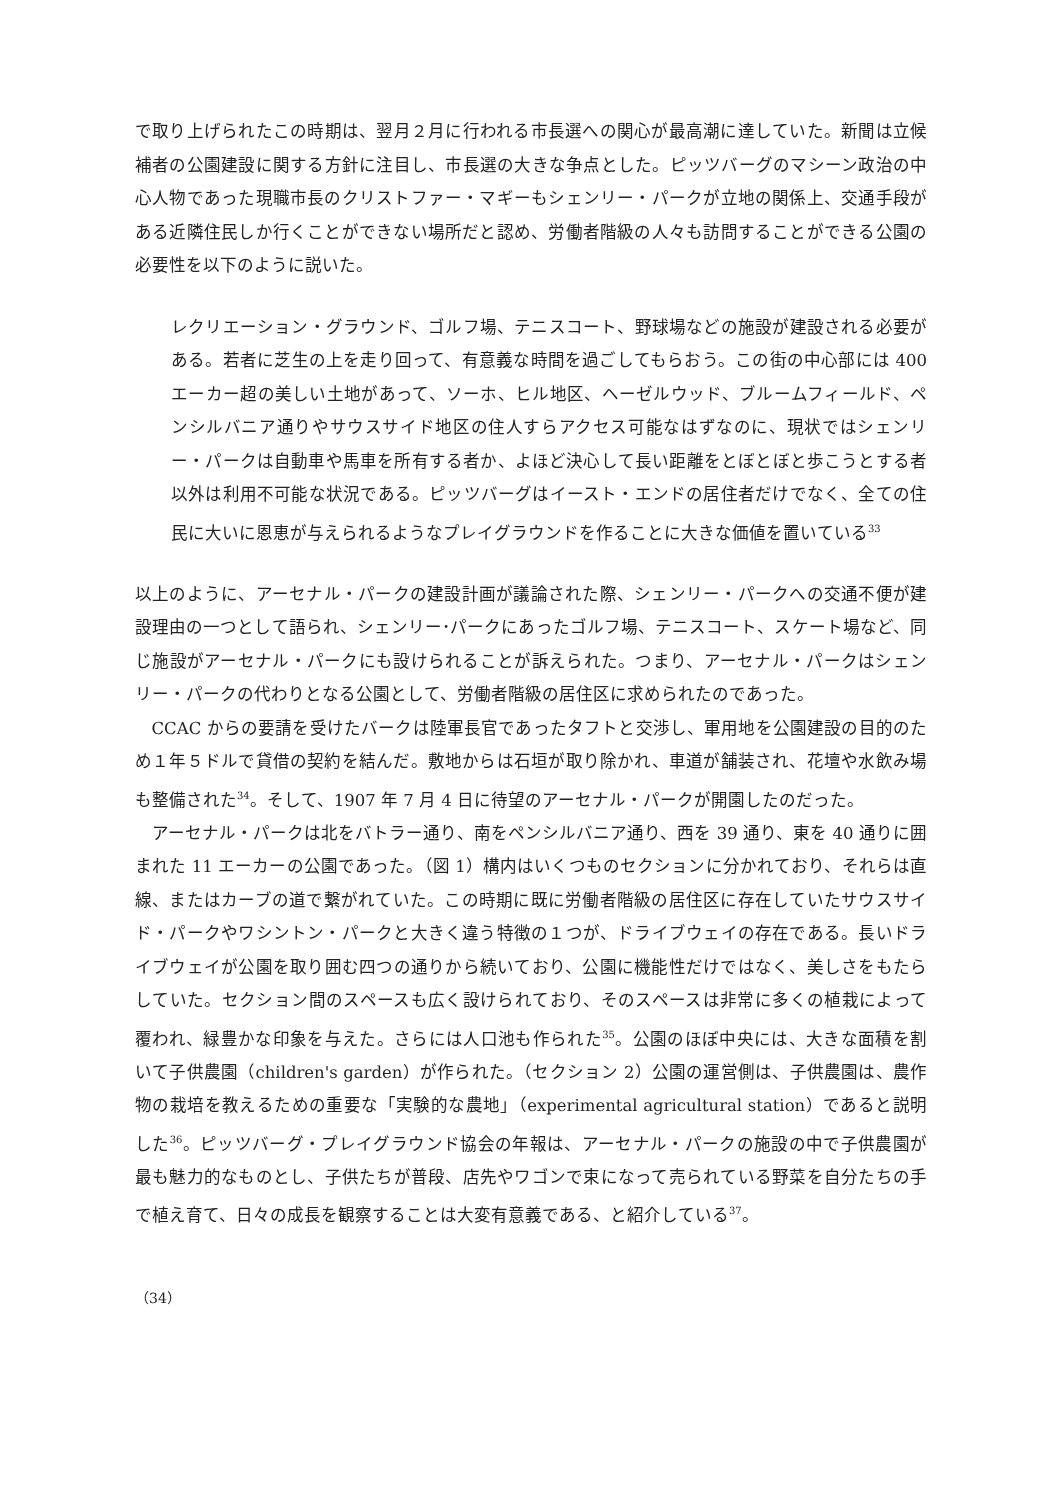で取り上げられたこの時期は、翌月２月に行われる市長選への関心が最高潮に達していた。新聞は立候補者の公園建設に関する方針に注目し、市長選の大きな争点とした。ピッツバーグのマシーン政治の中心人物であった現職市長のクリストファー・マギーもシェンリー・パークが立地の関係上、交通手段がある近隣住民しか行くことができない場所だと認め、労働者階級の人々も訪問することができる公園の必要性を以下のように説いた。
レクリエーション・グラウンド、ゴルフ場、テニスコート、野球場などの施設が建設される必要がある。若者に芝生の上を走り回って、有意義な時間を過ごしてもらおう。この街の中心部には 400 エーカー超の美しい土地があって、ソーホ、ヒル地区、ヘーゼルウッド、ブルームフィールド、ペンシルバニア通りやサウスサイド地区の住人すらアクセス可能なはずなのに、現状ではシェンリー・パークは自動車や馬車を所有する者か、よほど決心して長い距離をとぼとぼと歩こうとする者以外は利用不可能な状況である。ピッツバーグはイースト・エンドの居住者だけでなく、全ての住民に大いに恩恵が与えられるようなプレイグラウンドを作ることに大きな価値を置いている<sup>33</sup>
以上のように、アーセナル・パークの建設計画が議論された際、シェンリー・パークへの交通不便が建設理由の一つとして語られ、シェンリー･パークにあったゴルフ場、テニスコート、スケート場など、同じ施設がアーセナル・パークにも設けられることが訴えられた。つまり、アーセナル・パークはシェンリー・パークの代わりとなる公園として、労働者階級の居住区に求められたのであった。
CCAC からの要請を受けたバークは陸軍長官であったタフトと交渉し、軍用地を公園建設の目的のため１年５ドルで貸借の契約を結んだ。敷地からは石垣が取り除かれ、車道が舗装され、花壇や水飲み場も整備された<sup>34</sup>。そして、1907 年 7 月 4 日に待望のアーセナル・パークが開園したのだった。
アーセナル・パークは北をバトラー通り、南をペンシルバニア通り、西を 39 通り、東を 40 通りに囲まれた 11 エーカーの公園であった。（図 1）構内はいくつものセクションに分かれており、それらは直線、またはカーブの道で繋がれていた。この時期に既に労働者階級の居住区に存在していたサウスサイド・パークやワシントン・パークと大きく違う特徴の１つが、ドライブウェイの存在である。長いドライブウェイが公園を取り囲む四つの通りから続いており、公園に機能性だけではなく、美しさをもたらしていた。セクション間のスペースも広く設けられており、そのスペースは非常に多くの植栽によって覆われ、緑豊かな印象を与えた。さらには人口池も作られた<sup>35</sup>。公園のほぼ中央には、大きな面積を割いて子供農園（children's garden）が作られた。（セクション 2）公園の運営側は、子供農園は、農作物の栽培を教えるための重要な「実験的な農地」（experimental agricultural station）であると説明した<sup>36</sup>。ピッツバーグ・プレイグラウンド協会の年報は、アーセナル・パークの施設の中で子供農園が最も魅力的なものとし、子供たちが普段、店先やワゴンで束になって売られている野菜を自分たちの手で植え育て、日々の成長を観察することは大変有意義である、と紹介している<sup>37</sup>。
（34）